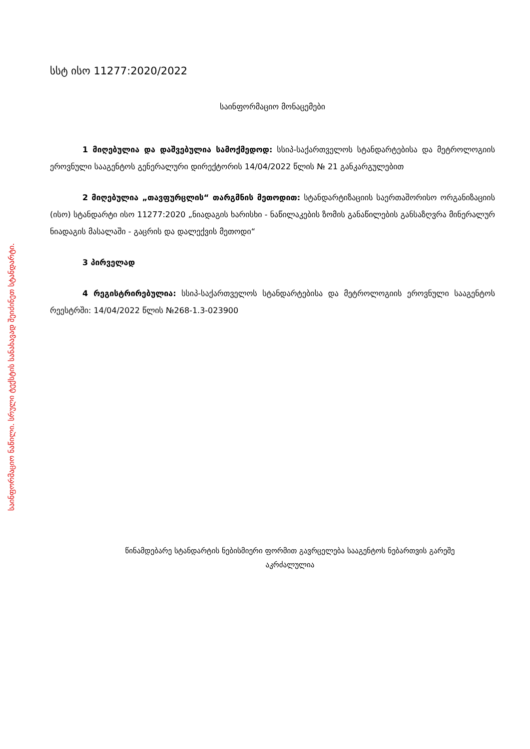საინფორმაციო ნაწილი. სრული ტექსტის სანახავად შეიძინეთ სტანდარტი.
სსტ ისო 11277:2020/2022
საინფორმაციო მონაცემები
1 მიღებულია და დაშვებულია სამოქმედოდ: სსიპ-საქართველოს სტანდარტებისა და მეტროლოგიის ეროვნული სააგენტოს გენერალური დირექტორის 14/04/2022 წლის № 21 განკარგულებით
2 მიღებულია „თავფურცლის“ თარგმნის მეთოდით: სტანდარტიზაციის საერთაშორისო ორგანიზაციის (ისო) სტანდარტი ისო 11277:2020 „ნიადაგის ხარისხი - ნაწილაკების ზომის განაწილების განსაზღვრა მინერალურ ნიადაგის მასალაში - გაცრის და დალექვის მეთოდი“
3 პირველად
4 რეგისტრირებულია: სსიპ-საქართველოს სტანდარტებისა და მეტროლოგიის ეროვნული სააგენტოს რეესტრში: 14/04/2022 წლის №268-1.3-023900
წინამდებარე სტანდარტის ნებისმიერი ფორმით გავრცელება სააგენტოს ნებართვის გარეშე
აკრძალულია